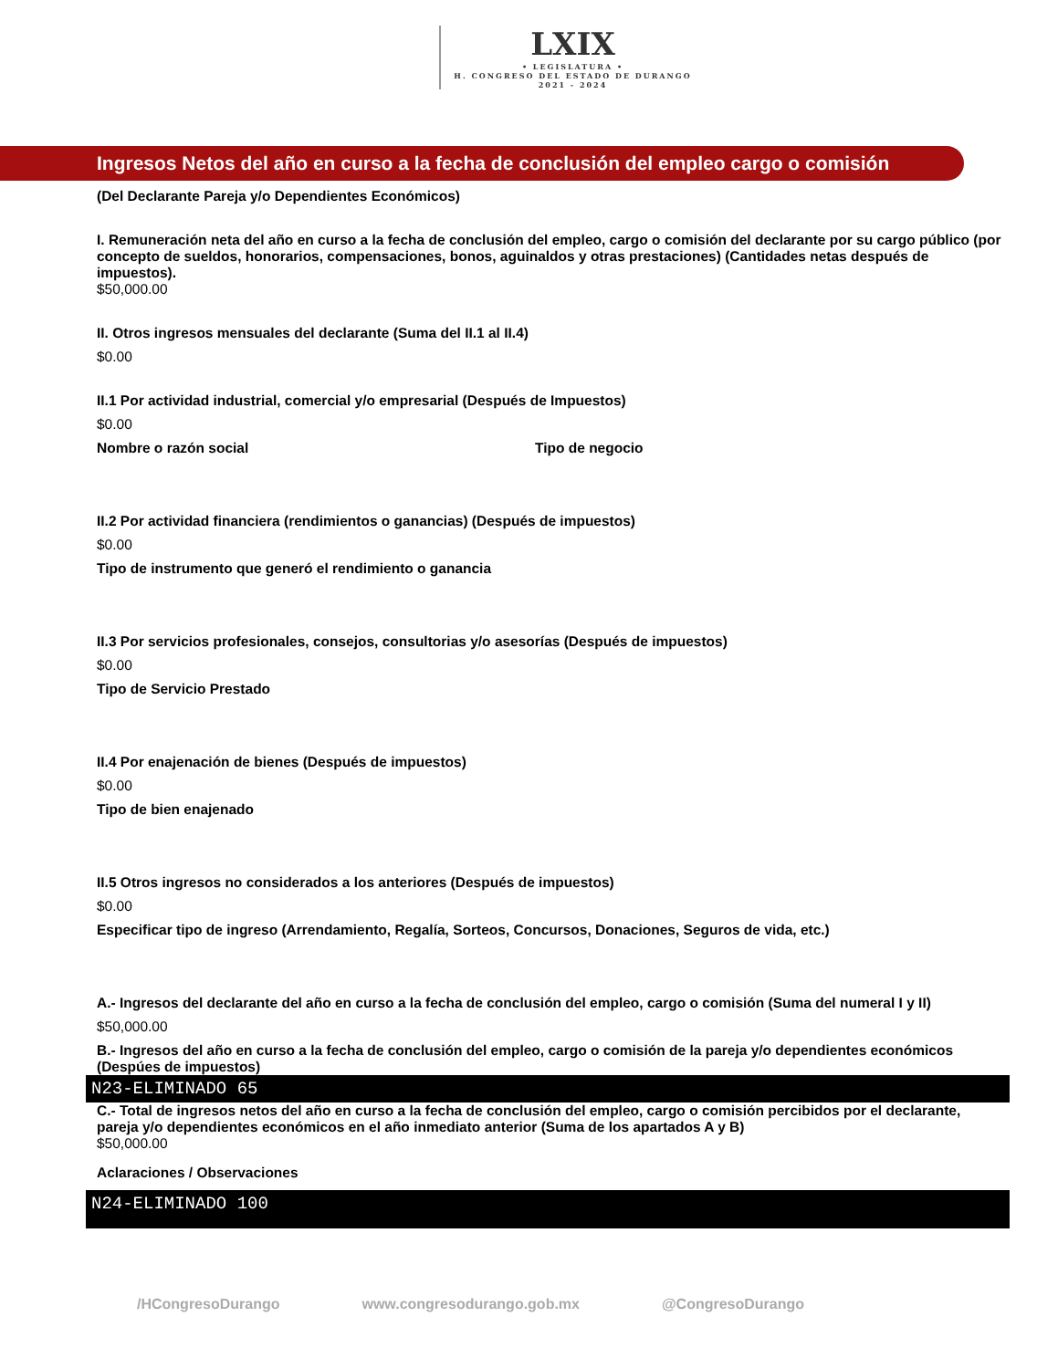LXIX • LEGISLATURA • H. CONGRESO DEL ESTADO DE DURANGO 2021 - 2024
Ingresos Netos del año en curso a la fecha de conclusión del empleo cargo o comisión
(Del Declarante Pareja y/o Dependientes Económicos)
I. Remuneración neta del año en curso a la fecha de conclusión del empleo, cargo o comisión del declarante por su cargo público (por concepto de sueldos, honorarios, compensaciones, bonos, aguinaldos y otras prestaciones) (Cantidades netas después de impuestos).
$50,000.00
II. Otros ingresos mensuales del declarante (Suma del II.1 al II.4)
$0.00
II.1 Por actividad industrial, comercial y/o empresarial (Después de Impuestos)
$0.00
Nombre o razón social Tipo de negocio
II.2 Por actividad financiera (rendimientos o ganancias) (Después de impuestos)
$0.00
Tipo de instrumento que generó el rendimiento o ganancia
II.3 Por servicios profesionales, consejos, consultorias y/o asesorías (Después de impuestos)
$0.00
Tipo de Servicio Prestado
II.4 Por enajenación de bienes (Después de impuestos)
$0.00
Tipo de bien enajenado
II.5 Otros ingresos no considerados a los anteriores (Después de impuestos)
$0.00
Especificar tipo de ingreso (Arrendamiento, Regalía, Sorteos, Concursos, Donaciones, Seguros de vida, etc.)
A.- Ingresos del declarante del año en curso a la fecha de conclusión del empleo, cargo o comisión (Suma del numeral I y II)
$50,000.00
B.- Ingresos del año en curso a la fecha de conclusión del empleo, cargo o comisión de la pareja y/o dependientes económicos (Despúes de impuestos)
N23-ELIMINADO 65
C.- Total de ingresos netos del año en curso a la fecha de conclusión del empleo, cargo o comisión percibidos por el declarante, pareja y/o dependientes económicos en el año inmediato anterior (Suma de los apartados A y B)
$50,000.00
Aclaraciones / Observaciones
N24-ELIMINADO 100
/HCongresoDurango www.congresodurango.gob.mx @CongresoDurango